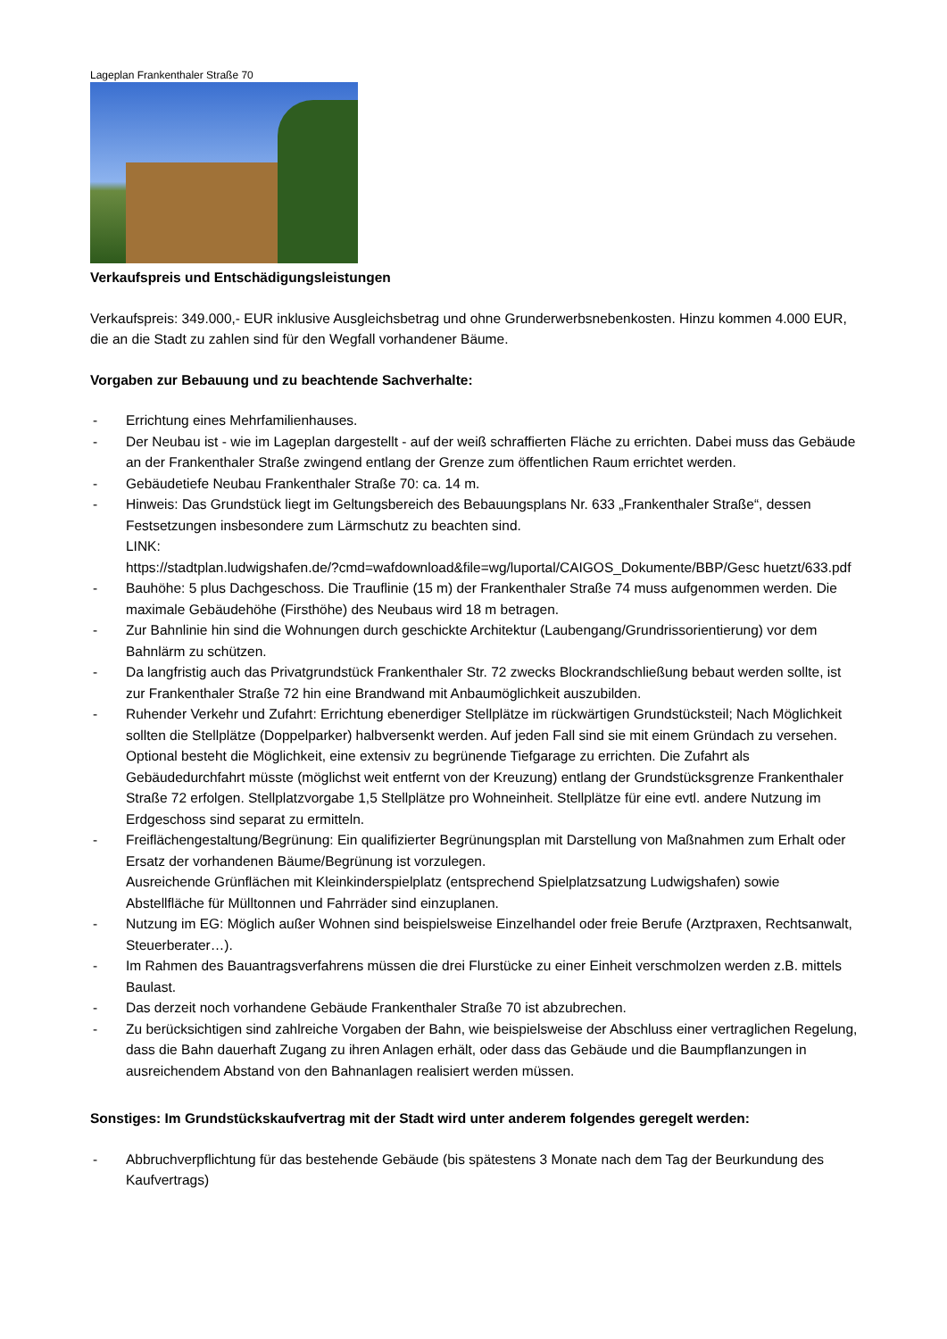Lageplan Frankenthaler Straße 70
Verkaufspreis und Entschädigungsleistungen
Verkaufspreis: 349.000,- EUR inklusive Ausgleichsbetrag und ohne Grunderwerbsnebenkosten. Hinzu kommen 4.000 EUR, die an die Stadt zu zahlen sind für den Wegfall vorhandener Bäume.
Vorgaben zur Bebauung und zu beachtende Sachverhalte:
- Errichtung eines Mehrfamilienhauses.
- Der Neubau ist - wie im Lageplan dargestellt - auf der weiß schraffierten Fläche zu errichten. Dabei muss das Gebäude an der Frankenthaler Straße zwingend entlang der Grenze zum öffentlichen Raum errichtet werden.
- Gebäudetiefe Neubau Frankenthaler Straße 70: ca. 14 m.
- Hinweis: Das Grundstück liegt im Geltungsbereich des Bebauungsplans Nr. 633 „Frankenthaler Straße“, dessen Festsetzungen insbesondere zum Lärmschutz zu beachten sind.
LINK:
https://stadtplan.ludwigshafen.de/?cmd=wafdownload&file=wg/luportal/CAIGOS_Dokumente/BBP/Gesc huetzt/633.pdf
- Bauhöhe: 5 plus Dachgeschoss. Die Trauflinie (15 m) der Frankenthaler Straße 74 muss aufgenommen werden. Die maximale Gebäudehöhe (Firsthöhe) des Neubaus wird 18 m betragen.
- Zur Bahnlinie hin sind die Wohnungen durch geschickte Architektur (Laubengang/Grundrissorientierung) vor dem Bahnlärm zu schützen.
- Da langfristig auch das Privatgrundstück Frankenthaler Str. 72 zwecks Blockrandschließung bebaut werden sollte, ist zur Frankenthaler Straße 72 hin eine Brandwand mit Anbaumöglichkeit auszubilden.
- Ruhender Verkehr und Zufahrt: Errichtung ebenerdiger Stellplätze im rückwärtigen Grundstücksteil; Nach Möglichkeit sollten die Stellplätze (Doppelparker) halbversenkt werden. Auf jeden Fall sind sie mit einem Gründach zu versehen. Optional besteht die Möglichkeit, eine extensiv zu begrünende Tiefgarage zu errichten. Die Zufahrt als Gebäudedurchfahrt müsste (möglichst weit entfernt von der Kreuzung) entlang der Grundstücksgrenze Frankenthaler Straße 72 erfolgen. Stellplatzvorgabe 1,5 Stellplätze pro Wohneinheit. Stellplätze für eine evtl. andere Nutzung im Erdgeschoss sind separat zu ermitteln.
- Freiflächengestaltung/Begrünung: Ein qualifizierter Begrünungsplan mit Darstellung von Maßnahmen zum Erhalt oder Ersatz der vorhandenen Bäume/Begrünung ist vorzulegen.
Ausreichende Grünflächen mit Kleinkinderspielplatz (entsprechend Spielplatzsatzung Ludwigshafen) sowie Abstellfläche für Mülltonnen und Fahrräder sind einzuplanen.
- Nutzung im EG: Möglich außer Wohnen sind beispielsweise Einzelhandel oder freie Berufe (Arztpraxen, Rechtsanwalt, Steuerberater…).
- Im Rahmen des Bauantragsverfahrens müssen die drei Flurstücke zu einer Einheit verschmolzen werden z.B. mittels Baulast.
- Das derzeit noch vorhandene Gebäude Frankenthaler Straße 70 ist abzubrechen.
- Zu berücksichtigen sind zahlreiche Vorgaben der Bahn, wie beispielsweise der Abschluss einer vertraglichen Regelung, dass die Bahn dauerhaft Zugang zu ihren Anlagen erhält, oder dass das Gebäude und die Baumpflanzungen in ausreichendem Abstand von den Bahnanlagen realisiert werden müssen.
Sonstiges: Im Grundstückskaufvertrag mit der Stadt wird unter anderem folgendes geregelt werden:
- Abbruchverpflichtung für das bestehende Gebäude (bis spätestens 3 Monate nach dem Tag der Beurkundung des Kaufvertrags)